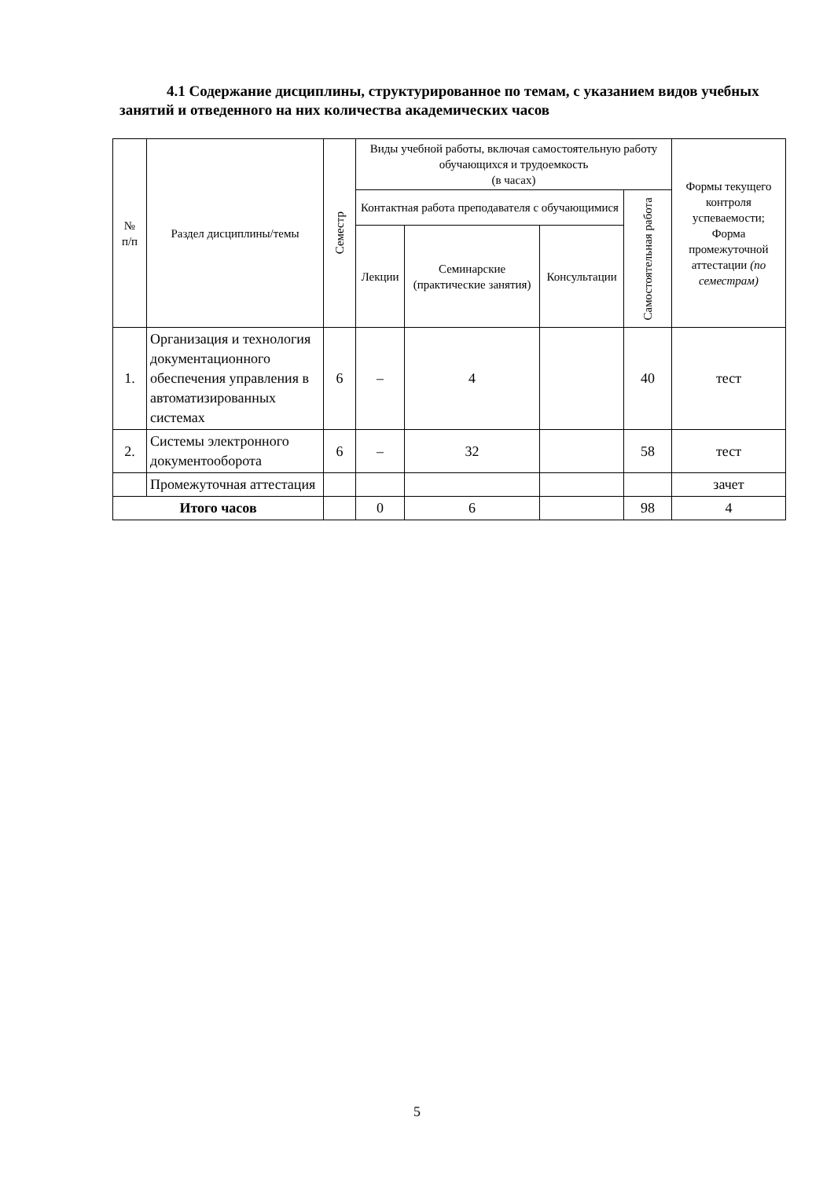4.1 Содержание дисциплины, структурированное по темам, с указанием видов учебных занятий и отведенного на них количества академических часов
| № п/п | Раздел дисциплины/темы | Семестр | Виды учебной работы, включая самостоятельную работу обучающихся и трудоемкость (в часах) | | | | Формы текущего контроля успеваемости; Форма промежуточной аттестации (по семестрам) |
| --- | --- | --- | --- | --- | --- | --- | --- |
| | | | Контактная работа преподавателя с обучающимися | | | Самостоятельная работа | |
| | | | Лекции | Семинарские (практические занятия) | Консультации | | |
| 1. | Организация и технология документационного обеспечения управления в автоматизированных системах | 6 | – | 4 | | 40 | тест |
| 2. | Системы электронного документооборота | 6 | – | 32 | | 58 | тест |
| | Промежуточная аттестация | | | | | | зачет |
| Итого часов | | | 0 | 6 | | 98 | 4 |
5